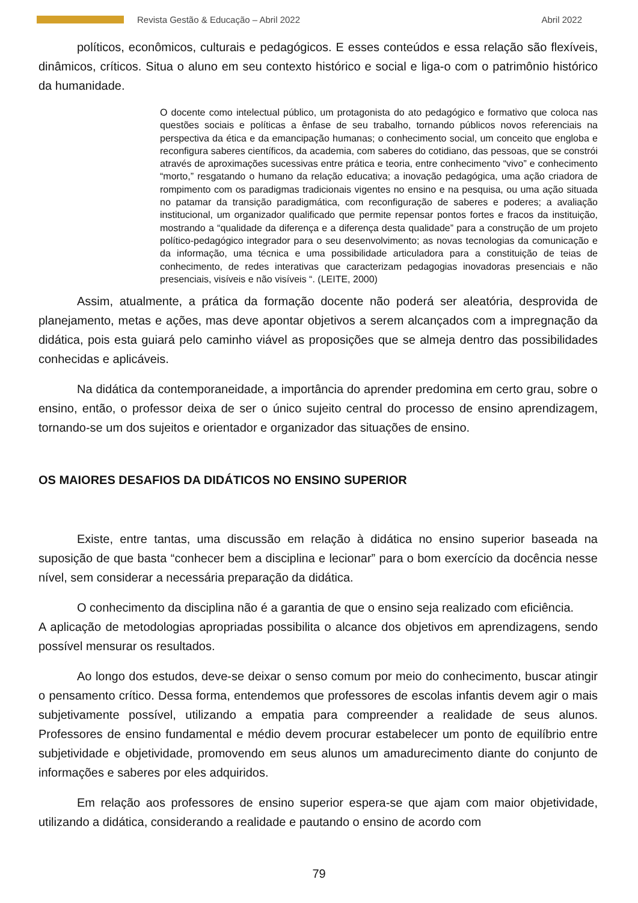Revista Gestão & Educação – Abril 2022 Abril 2022
políticos, econômicos, culturais e pedagógicos. E esses conteúdos e essa relação são flexíveis, dinâmicos, críticos. Situa o aluno em seu contexto histórico e social e liga-o com o patrimônio histórico da humanidade.
O docente como intelectual público, um protagonista do ato pedagógico e formativo que coloca nas questões sociais e políticas a ênfase de seu trabalho, tornando públicos novos referenciais na perspectiva da ética e da emancipação humanas; o conhecimento social, um conceito que engloba e reconfigura saberes científicos, da academia, com saberes do cotidiano, das pessoas, que se constrói através de aproximações sucessivas entre prática e teoria, entre conhecimento “vivo” e conhecimento “morto,” resgatando o humano da relação educativa; a inovação pedagógica, uma ação criadora de rompimento com os paradigmas tradicionais vigentes no ensino e na pesquisa, ou uma ação situada no patamar da transição paradigmática, com reconfiguração de saberes e poderes; a avaliação institucional, um organizador qualificado que permite repensar pontos fortes e fracos da instituição, mostrando a “qualidade da diferença e a diferença desta qualidade” para a construção de um projeto político-pedagógico integrador para o seu desenvolvimento; as novas tecnologias da comunicação e da informação, uma técnica e uma possibilidade articuladora para a constituição de teias de conhecimento, de redes interativas que caracterizam pedagogias inovadoras presenciais e não presenciais, visíveis e não visíveis “. (LEITE, 2000)
Assim, atualmente, a prática da formação docente não poderá ser aleatória, desprovida de planejamento, metas e ações, mas deve apontar objetivos a serem alcançados com a impregnação da didática, pois esta guiará pelo caminho viável as proposições que se almeja dentro das possibilidades conhecidas e aplicáveis.
Na didática da contemporaneidade, a importância do aprender predomina em certo grau, sobre o ensino, então, o professor deixa de ser o único sujeito central do processo de ensino aprendizagem, tornando-se um dos sujeitos e orientador e organizador das situações de ensino.
OS MAIORES DESAFIOS DA DIDÁTICOS NO ENSINO SUPERIOR
Existe, entre tantas, uma discussão em relação à didática no ensino superior baseada na suposição de que basta “conhecer bem a disciplina e lecionar” para o bom exercício da docência nesse nível, sem considerar a necessária preparação da didática.
O conhecimento da disciplina não é a garantia de que o ensino seja realizado com eficiência.
A aplicação de metodologias apropriadas possibilita o alcance dos objetivos em aprendizagens, sendo possível mensurar os resultados.
Ao longo dos estudos, deve-se deixar o senso comum por meio do conhecimento, buscar atingir o pensamento crítico. Dessa forma, entendemos que professores de escolas infantis devem agir o mais subjetivamente possível, utilizando a empatia para compreender a realidade de seus alunos. Professores de ensino fundamental e médio devem procurar estabelecer um ponto de equilíbrio entre subjetividade e objetividade, promovendo em seus alunos um amadurecimento diante do conjunto de informações e saberes por eles adquiridos.
Em relação aos professores de ensino superior espera-se que ajam com maior objetividade, utilizando a didática, considerando a realidade e pautando o ensino de acordo com
79